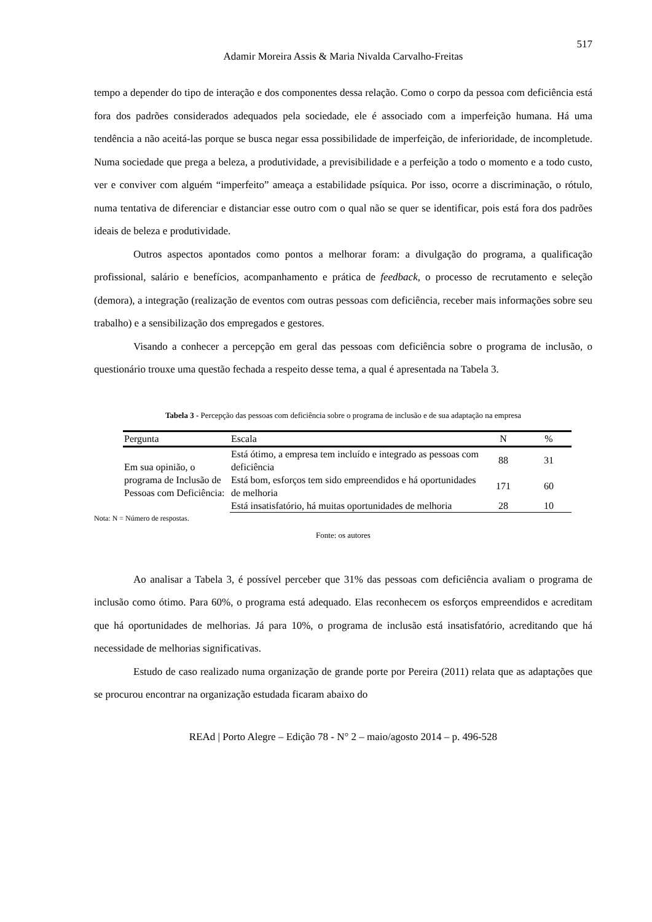517
Adamir Moreira Assis & Maria Nivalda Carvalho-Freitas
tempo a depender do tipo de interação e dos componentes dessa relação. Como o corpo da pessoa com deficiência está fora dos padrões considerados adequados pela sociedade, ele é associado com a imperfeição humana. Há uma tendência a não aceitá-las porque se busca negar essa possibilidade de imperfeição, de inferioridade, de incompletude. Numa sociedade que prega a beleza, a produtividade, a previsibilidade e a perfeição a todo o momento e a todo custo, ver e conviver com alguém “imperfeito” ameaça a estabilidade psíquica. Por isso, ocorre a discriminação, o rótulo, numa tentativa de diferenciar e distanciar esse outro com o qual não se quer se identificar, pois está fora dos padrões ideais de beleza e produtividade.
Outros aspectos apontados como pontos a melhorar foram: a divulgação do programa, a qualificação profissional, salário e benefícios, acompanhamento e prática de feedback, o processo de recrutamento e seleção (demora), a integração (realização de eventos com outras pessoas com deficiência, receber mais informações sobre seu trabalho) e a sensibilização dos empregados e gestores.
Visando a conhecer a percepção em geral das pessoas com deficiência sobre o programa de inclusão, o questionário trouxe uma questão fechada a respeito desse tema, a qual é apresentada na Tabela 3.
Tabela 3 - Percepção das pessoas com deficiência sobre o programa de inclusão e de sua adaptação na empresa
| Pergunta | Escala | N | % |
| --- | --- | --- | --- |
| Em sua opinião, o programa de Inclusão de Pessoas com Deficiência: | Está ótimo, a empresa tem incluído e integrado as pessoas com deficiência | 88 | 31 |
| | Está bom, esforços tem sido empreendidos e há oportunidades de melhoria | 171 | 60 |
| | Está insatisfatório, há muitas oportunidades de melhoria | 28 | 10 |
Nota: N = Número de respostas.
Fonte: os autores
Ao analisar a Tabela 3, é possível perceber que 31% das pessoas com deficiência avaliam o programa de inclusão como ótimo. Para 60%, o programa está adequado. Elas reconhecem os esforços empreendidos e acreditam que há oportunidades de melhorias. Já para 10%, o programa de inclusão está insatisfatório, acreditando que há necessidade de melhorias significativas.
Estudo de caso realizado numa organização de grande porte por Pereira (2011) relata que as adaptações que se procurou encontrar na organização estudada ficaram abaixo do
REAd | Porto Alegre – Edição 78 - N° 2 – maio/agosto 2014 – p. 496-528